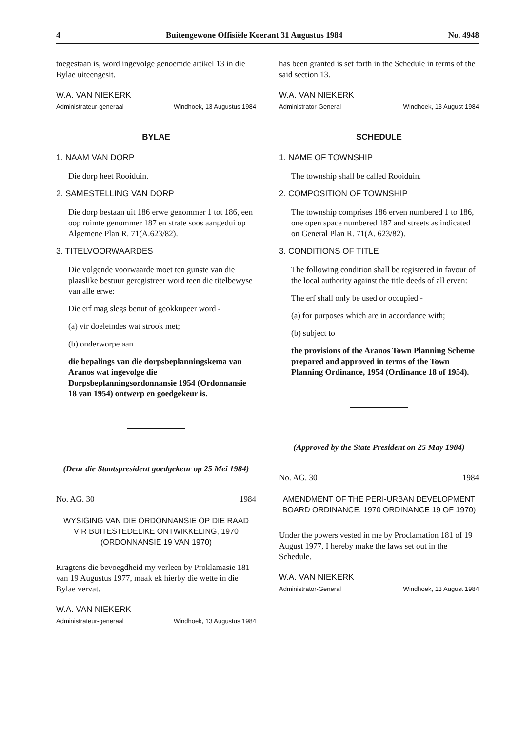4 Buitengewone Offisiële Koerant 31 Augustus 1984 No. 4948
toegestaan is, word ingevolge genoemde artikel 13 in die Bylae uiteengesit.
W.A. VAN NIEKERK
Administrateur-generaal Windhoek, 13 Augustus 1984
BYLAE
1. NAAM VAN DORP
Die dorp heet Rooiduin.
2. SAMESTELLING VAN DORP
Die dorp bestaan uit 186 erwe genommer 1 tot 186, een oop ruimte genommer 187 en strate soos aangedui op Algemene Plan R. 71(A.623/82).
3. TITELVOORWAARDES
Die volgende voorwaarde moet ten gunste van die plaaslike bestuur geregistreer word teen die titelbewyse van alle erwe:
Die erf mag slegs benut of geokkupeer word -
(a) vir doeleindes wat strook met;
(b) onderworpe aan
die bepalings van die dorpsbeplanningskema van Aranos wat ingevolge die Dorpsbeplanningsordonnansie 1954 (Ordonnansie 18 van 1954) ontwerp en goedgekeur is.
(Deur die Staatspresident goedgekeur op 25 Mei 1984)
No. AG. 30 1984
WYSIGING VAN DIE ORDONNANSIE OP DIE RAAD VIR BUITESTEDELIKE ONTWIKKELING, 1970 (ORDONNANSIE 19 VAN 1970)
Kragtens die bevoegdheid my verleen by Proklamasie 181 van 19 Augustus 1977, maak ek hierby die wette in die Bylae vervat.
W.A. VAN NIEKERK
Administrateur-generaal Windhoek, 13 Augustus 1984
has been granted is set forth in the Schedule in terms of the said section 13.
W.A. VAN NIEKERK
Administrator-General Windhoek, 13 August 1984
SCHEDULE
1. NAME OF TOWNSHIP
The township shall be called Rooiduin.
2. COMPOSITION OF TOWNSHIP
The township comprises 186 erven numbered 1 to 186, one open space numbered 187 and streets as indicated on General Plan R. 71(A. 623/82).
3. CONDITIONS OF TITLE
The following condition shall be registered in favour of the local authority against the title deeds of all erven:
The erf shall only be used or occupied -
(a) for purposes which are in accordance with;
(b) subject to
the provisions of the Aranos Town Planning Scheme prepared and approved in terms of the Town Planning Ordinance, 1954 (Ordinance 18 of 1954).
(Approved by the State President on 25 May 1984)
No. AG. 30 1984
AMENDMENT OF THE PERI-URBAN DEVELOPMENT BOARD ORDINANCE, 1970 ORDINANCE 19 OF 1970)
Under the powers vested in me by Proclamation 181 of 19 August 1977, I hereby make the laws set out in the Schedule.
W.A. VAN NIEKERK
Administrator-General Windhoek, 13 August 1984